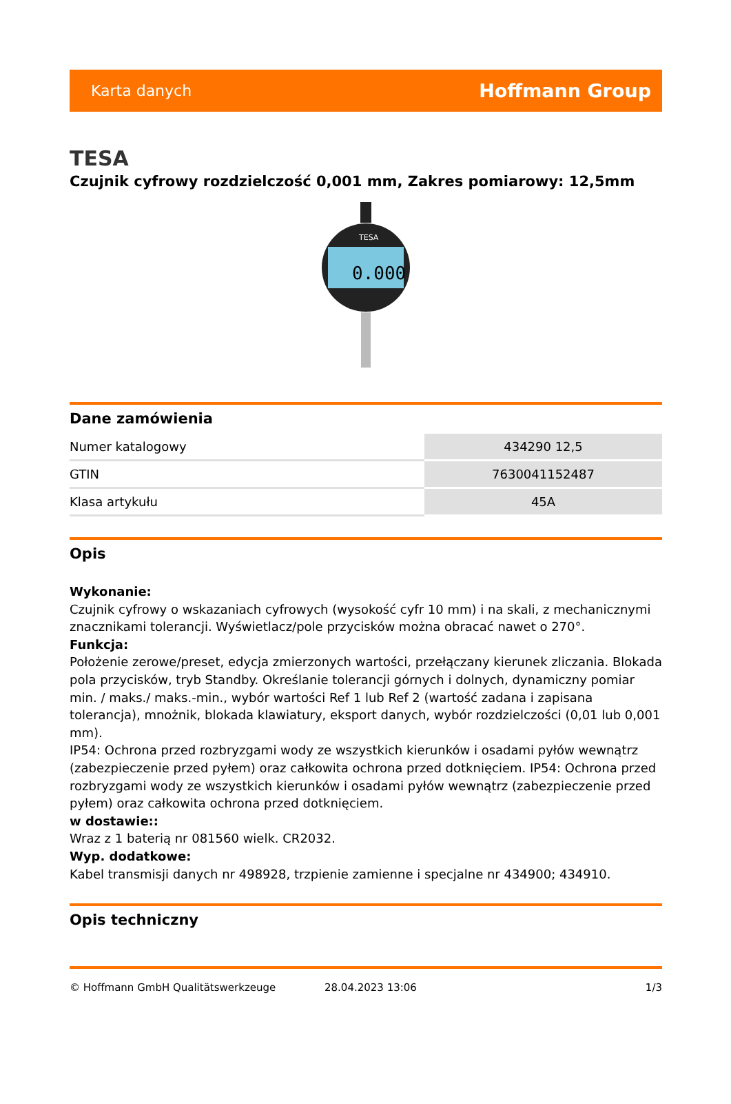Karta danych Hoffmann Group
TESA
Czujnik cyfrowy rozdzielczość 0,001 mm, Zakres pomiarowy: 12,5mm
0.000
TESA
Dane zamówienia
| Numer katalogowy | 434290 12,5 |
| GTIN | 7630041152487 |
| Klasa artykułu | 45A |
Opis
Wykonanie:
Czujnik cyfrowy o wskazaniach cyfrowych (wysokość cyfr 10 mm) i na skali, z mechanicznymi znacznikami tolerancji. Wyświetlacz/pole przycisków można obracać nawet o 270°.
Funkcja:
Położenie zerowe/preset, edycja zmierzonych wartości, przełączany kierunek zliczania. Blokada pola przycisków, tryb Standby. Określanie tolerancji górnych i dolnych, dynamiczny pomiar min. / maks./ maks.-min., wybór wartości Ref 1 lub Ref 2 (wartość zadana i zapisana tolerancja), mnożnik, blokada klawiatury, eksport danych, wybór rozdzielczości (0,01 lub 0,001 mm).
IP54: Ochrona przed rozbryzgami wody ze wszystkich kierunków i osadami pyłów wewnątrz (zabezpieczenie przed pyłem) oraz całkowita ochrona przed dotknięciem. IP54: Ochrona przed rozbryzgami wody ze wszystkich kierunków i osadami pyłów wewnątrz (zabezpieczenie przed pyłem) oraz całkowita ochrona przed dotknięciem.
w dostawie::
Wraz z 1 baterią nr 081560 wielk. CR2032.
Wyp. dodatkowe:
Kabel transmisji danych nr 498928, trzpienie zamienne i specjalne nr 434900; 434910.
Opis techniczny
© Hoffmann GmbH Qualitätswerkzeuge 28.04.2023 13:06 1/3